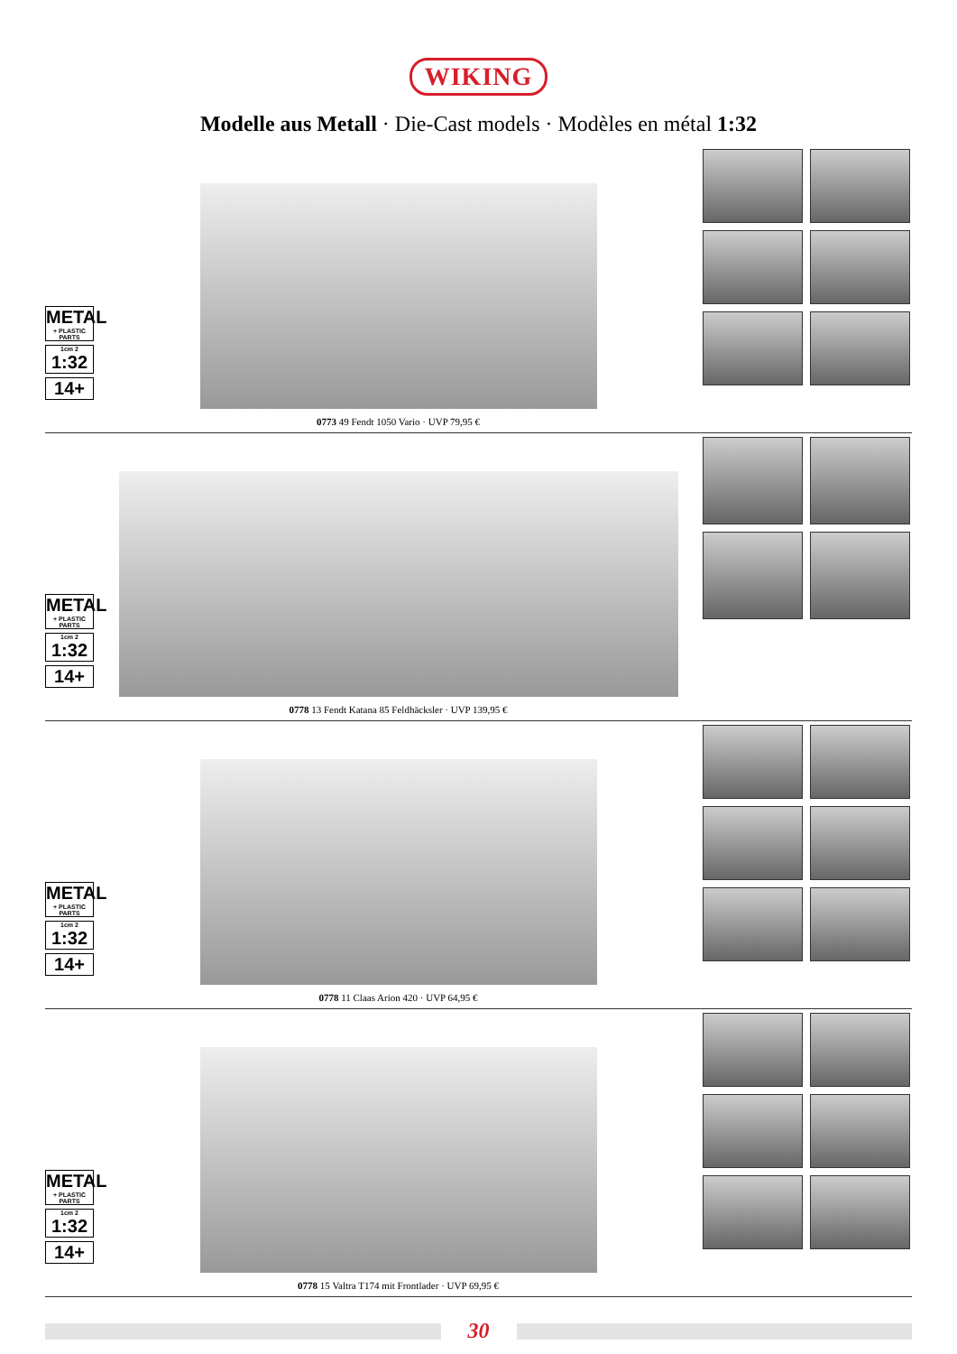WIKING
Modelle aus Metall · Die-Cast models · Modèles en métal 1:32
METAL
+ PLASTIC PARTS
1cm 2
1:32
14+
0773 49 Fendt 1050 Vario · UVP 79,95 €
METAL
+ PLASTIC PARTS
1cm 2
1:32
14+
0778 13 Fendt Katana 85 Feldhäcksler · UVP 139,95 €
METAL
+ PLASTIC PARTS
1cm 2
1:32
14+
0778 11 Claas Arion 420 · UVP 64,95 €
METAL
+ PLASTIC PARTS
1cm 2
1:32
14+
0778 15 Valtra T174 mit Frontlader · UVP 69,95 €
30